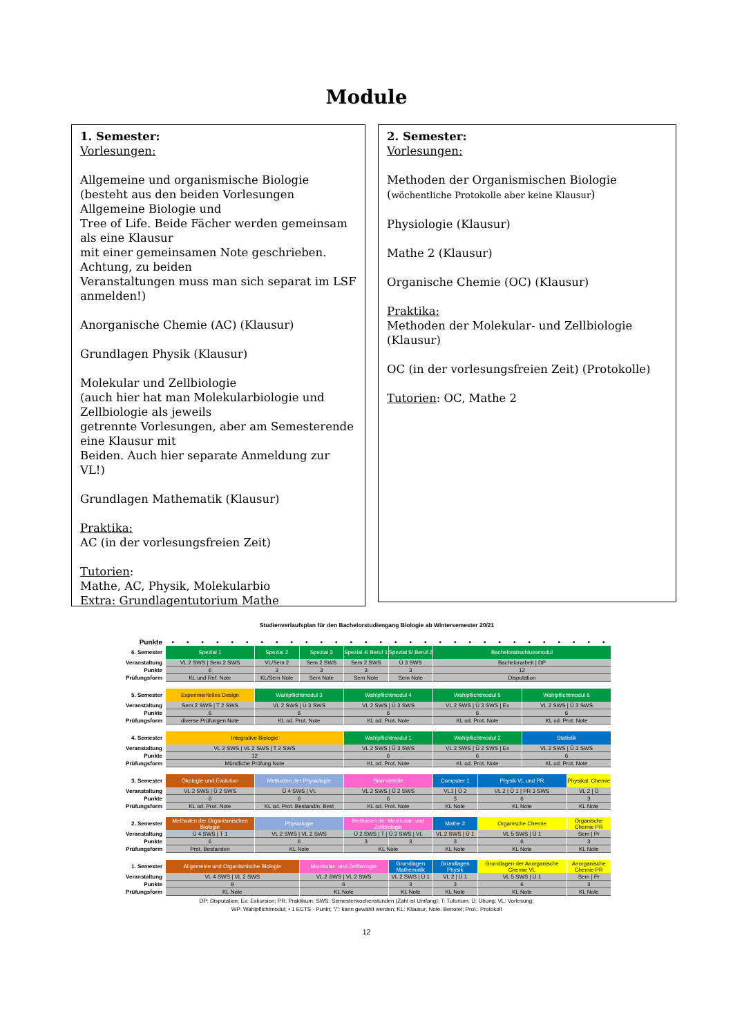Module
1. Semester:
Vorlesungen:
Allgemeine und organismische Biologie
(besteht aus den beiden Vorlesungen Allgemeine Biologie und
Tree of Life. Beide Fächer werden gemeinsam als eine Klausur
mit einer gemeinsamen Note geschrieben. Achtung, zu beiden
Veranstaltungen muss man sich separat im LSF anmelden!)
Anorganische Chemie (AC) (Klausur)
Grundlagen Physik (Klausur)
Molekular und Zellbiologie
(auch hier hat man Molekularbiologie und Zellbiologie als jeweils
getrennte Vorlesungen, aber am Semesterende eine Klausur mit
Beiden. Auch hier separate Anmeldung zur VL!)
Grundlagen Mathematik (Klausur)
Praktika:
AC (in der vorlesungsfreien Zeit)
Tutorien:
Mathe, AC, Physik, Molekularbio
Extra: Grundlagentutorium Mathe
2. Semester:
Vorlesungen:
Methoden der Organismischen Biologie
(wöchentliche Protokolle aber keine Klausur)
Physiologie (Klausur)
Mathe 2 (Klausur)
Organische Chemie (OC) (Klausur)
Praktika:
Methoden der Molekular- und Zellbiologie (Klausur)
OC (in der vorlesungsfreien Zeit) (Protokolle)
Tutorien: OC, Mathe 2
Studienverlaufsplan für den Bachelorstudiengang Biologie ab Wintersemester 20/21
| Punkte | • | • | • | • | • | • | • | • | • | • | • | • | • | • | • | • | • | • | • | • | • | • | • | • | • | • | • | • | • | • |
| 6. Semester | Spezial 1 | | | | | | Spezial 2 | | | Spezial 3 | | | Spezial 4/ Beruf 1 | | | Spezial 5/ Beruf 2 | | | Bachelorabschlussmodul | | | | | | | | | | | |
| Veranstaltung | VL 2 SWS / Sem 2 SWS | | | | | | VL/Sem 2 | | | Sem 2 SWS | | | Sem 2 SWS | | | Ü 3 SWS | | | Bachelorarbeit / DP | | | | | | | | | | | |
| Punkte | 6 | | | | | | 3 | | | 3 | | | 3 | | | 3 | | | 12 | | | | | | | | | | | |
| Prüfungsform | KL und Ref. Note | | | | | | KL/Sem Note | | | Sem Note | | | Sem Note | | | Sem Note | | | Disputation | | | | | | | | | | | |
| 5. Semester | Experimentelles Design | | | | | | Wahlpflichtmodul 3 | | | | | | Wahlpflichtmodul 4 | | | | | | Wahlpflichtmodul 5 | | | | | | Wahlpflichtmodul 6 | | | | | |
| Veranstaltung | Sem 2 SWS / T 2 SWS | | | | | | VL 2 SWS / Ü 3 SWS | | | | | | VL 2 SWS / Ü 3 SWS | | | | | | VL 2 SWS / Ü 3 SWS / Ex | | | | | | VL 2 SWS / Ü 3 SWS | | | | | |
| Punkte | 6 | | | | | | 6 | | | | | | 6 | | | | | | 6 | | | | | | 6 | | | | | |
| Prüfungsform | diverse Prüfungen Note | | | | | | KL od. Prot. Note | | | | | | KL od. Prot. Note | | | | | | KL od. Prot. Note | | | | | | KL od. Prot. Note | | | | | |
| 4. Semester | Integrative Biologie | | | | | | | | | | | | Wahlpflichtmodul 1 | | | | | | Wahlpflichtmodul 2 | | | | | | Statistik | | | | | |
| Veranstaltung | VL 2 SWS / VL 2 SWS / T 2 SWS | | | | | | | | | | | | VL 2 SWS / Ü 3 SWS | | | | | | VL 2 SWS / Ü 2 SWS / Ex | | | | | | VL 2 SWS / Ü 3 SWS | | | | | |
| Punkte | 12 | | | | | | | | | | | | 6 | | | | | | 6 | | | | | | 6 | | | | | |
| Prüfungsform | Mündliche Prüfung Note | | | | | | | | | | | | KL od. Prot. Note | | | | | | KL od. Prot. Note | | | | | | KL od. Prot. Note | | | | | |
| 3. Semester | Ökologie und Evolution | | | | | | Methoden der Physiologie | | | | | | Biomoleküle | | | | | | Computer 1 | | | Physik VL und PR | | | | | | Physikal. Chemie | | |
| Veranstaltung | VL 2 SWS / Ü 2 SWS | | | | | | Ü 4 SWS / VL | | | | | | VL 2 SWS / Ü 2 SWS | | | | | | VL1 / Ü 2 | | | VL 2 / Ü 1 / PR 3 SWS | | | | | | VL 2 / Ü | | |
| Punkte | 6 | | | | | | 6 | | | | | | 6 | | | | | | 3 | | | 6 | | | | | | 3 | | |
| Prüfungsform | KL od. Prot. Note | | | | | | KL od. Prot. Bestand/n. Best | | | | | | KL od. Prot. Note | | | | | | KL Note | | | KL Note | | | | | | KL Note | | |
| 2. Semester | Methoden der Organismischen Biologie | | | | | | Physiologie | | | | | | Methoden der Molekular- und Zellbiologie | | | | | | Mathe 2 | | | Organische Chemie | | | | | | Organische Chemie PR | | |
| Veranstaltung | Ü 4 SWS / T 1 | | | | | | VL 2 SWS / VL 2 SWS | | | | | | Ü 2 SWS / T / Ü 2 SWS / VL | | | | | | VL 2 SWS / Ü 1 | | | VL 5 SWS / Ü 1 | | | | | | Sem / Pr | | |
| Punkte | 6 | | | | | | 6 | | | | | | 3 | | | 3 | | | 3 | | | 6 | | | | | | 3 | | |
| Prüfungsform | Prot. Bestanden | | | | | | KL Note | | | | | | KL Note | | | | | | KL Note | | | KL Note | | | | | | KL Note | | |
| 1. Semester | Allgemeine und Organismische Biologie | | | | | | | | | Molekular- und Zellbiologie | | | | | | Grundlagen Mathematik | | | Grundlagen Physik | | | Grundlagen der Anorganische Chemie VL | | | | | | Anorganische Chemie PR | | |
| Veranstaltung | VL 4 SWS / VL 2 SWS | | | | | | | | | VL 2 SWS / VL 2 SWS | | | | | | VL 2 SWS / Ü 1 | | | VL 2 / Ü 1 | | | VL 5 SWS / Ü 1 | | | | | | Sem / Pr | | |
| Punkte | 9 | | | | | | | | | 6 | | | | | | 3 | | | 3 | | | 6 | | | | | | 3 | | |
| Prüfungsform | KL Note | | | | | | | | | KL Note | | | | | | KL Note | | | KL Note | | | KL Note | | | | | | KL Note | | |
DP: Disputation; Ex: Exkursion; PR: Praktikum; SWS: Semesterwochenstunden (Zahl ist Umfang); T: Tutorium; Ü: Übung; VL: Vorlesung;
WP: Wahlpflichtmodul; • 1 ECTS - Punkt; "/": kann gewählt werden; KL: Klausur; Note: Benotet; Prot.: Protokoll
12